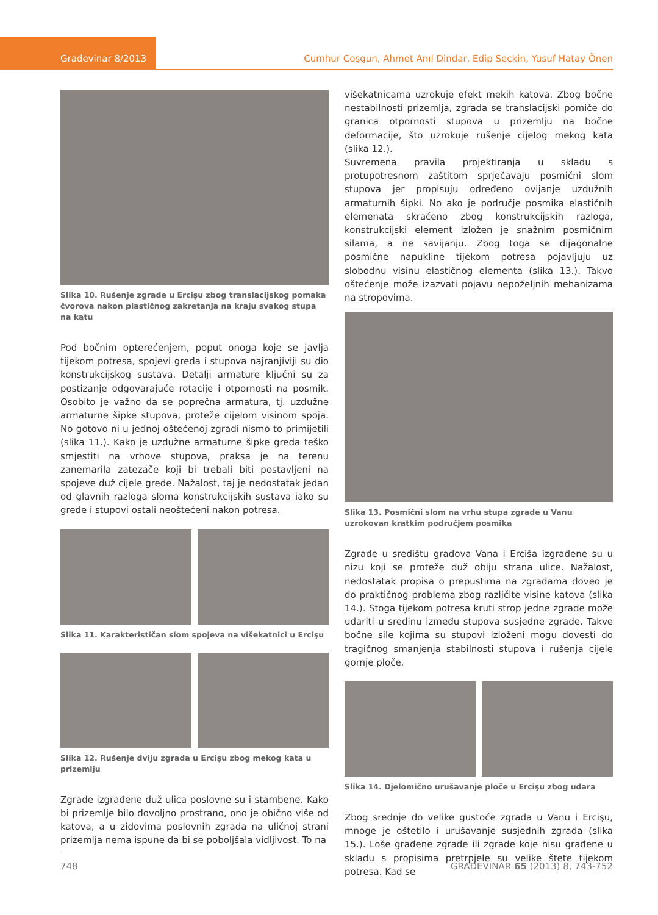Građevinar 8/2013 Cumhur Coşgun, Ahmet Anıl Dindar, Edip Seçkin, Yusuf Hatay Önen
Slika 10. Rušenje zgrade u Ercişu zbog translacijskog pomaka čvorova nakon plastičnog zakretanja na kraju svakog stupa na katu
Pod bočnim opterećenjem, poput onoga koje se javlja tijekom potresa, spojevi greda i stupova najranjiviji su dio konstrukcijskog sustava. Detalji armature ključni su za postizanje odgovarajuće rotacije i otpornosti na posmik. Osobito je važno da se poprečna armatura, tj. uzdužne armaturne šipke stupova, proteže cijelom visinom spoja. No gotovo ni u jednoj oštećenoj zgradi nismo to primijetili (slika 11.). Kako je uzdužne armaturne šipke greda teško smjestiti na vrhove stupova, praksa je na terenu zanemarila zatezače koji bi trebali biti postavljeni na spojeve duž cijele grede. Nažalost, taj je nedostatak jedan od glavnih razloga sloma konstrukcijskih sustava iako su grede i stupovi ostali neoštećeni nakon potresa.
Slika 11. Karakterističan slom spojeva na višekatnici u Ercişu
Slika 12. Rušenje dviju zgrada u Ercişu zbog mekog kata u prizemlju
Zgrade izgrađene duž ulica poslovne su i stambene. Kako bi prizemlje bilo dovoljno prostrano, ono je obično više od katova, a u zidovima poslovnih zgrada na uličnoj strani prizemlja nema ispune da bi se poboljšala vidljivost. To na
višekatnicama uzrokuje efekt mekih katova. Zbog bočne nestabilnosti prizemlja, zgrada se translacijski pomiče do granica otpornosti stupova u prizemlju na bočne deformacije, što uzrokuje rušenje cijelog mekog kata (slika 12.).
Suvremena pravila projektiranja u skladu s protupotresnom zaštitom sprječavaju posmični slom stupova jer propisuju određeno ovijanje uzdužnih armaturnih šipki. No ako je područje posmika elastičnih elemenata skraćeno zbog konstrukcijskih razloga, konstrukcijski element izložen je snažnim posmičnim silama, a ne savijanju. Zbog toga se dijagonalne posmične napukline tijekom potresa pojavljuju uz slobodnu visinu elastičnog elementa (slika 13.). Takvo oštećenje može izazvati pojavu nepoželjnih mehanizama na stropovima.
Slika 13. Posmični slom na vrhu stupa zgrade u Vanu uzrokovan kratkim područjem posmika
Zgrade u središtu gradova Vana i Erciša izgrađene su u nizu koji se proteže duž obiju strana ulice. Nažalost, nedostatak propisa o prepustima na zgradama doveo je do praktičnog problema zbog različite visine katova (slika 14.). Stoga tijekom potresa kruti strop jedne zgrade može udariti u sredinu između stupova susjedne zgrade. Takve bočne sile kojima su stupovi izloženi mogu dovesti do tragičnog smanjenja stabilnosti stupova i rušenja cijele gornje ploče.
Slika 14. Djelomično urušavanje ploče u Ercişu zbog udara
Zbog srednje do velike gustoće zgrada u Vanu i Ercişu, mnoge je oštetilo i urušavanje susjednih zgrada (slika 15.). Loše građene zgrade ili zgrade koje nisu građene u skladu s propisima pretrpjele su velike štete tijekom potresa. Kad se
748 GRAĐEVINAR 65 (2013) 8, 743-752